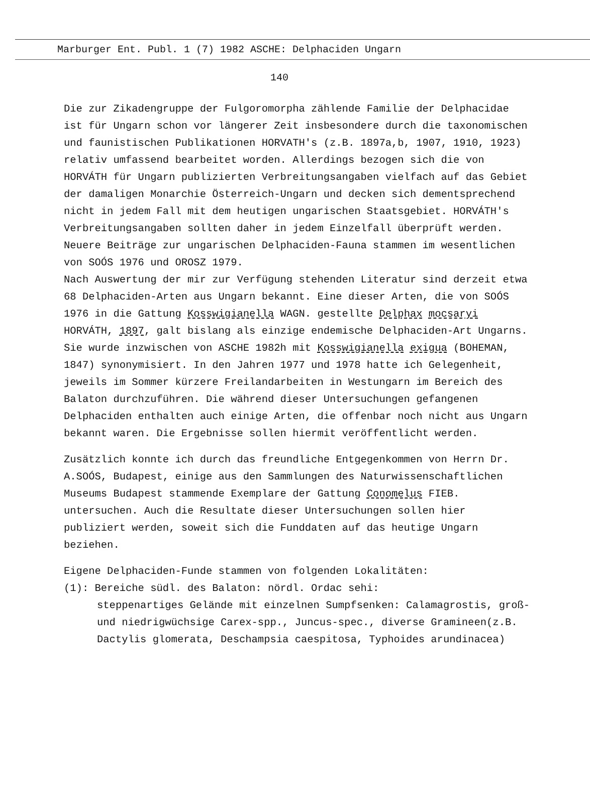Marburger Ent. Publ. 1 (7) 1982 ASCHE: Delphaciden Ungarn
140
Die zur Zikadengruppe der Fulgoromorpha zählende Familie der Delphacidae ist für Ungarn schon vor längerer Zeit insbesondere durch die taxonomischen und faunistischen Publikationen HORVATH's (z.B. 1897a,b, 1907, 1910, 1923) relativ umfassend bearbeitet worden. Allerdings bezogen sich die von HORVÁTH für Ungarn publizierten Verbreitungsangaben vielfach auf das Gebiet der damaligen Monarchie Österreich-Ungarn und decken sich dementsprechend nicht in jedem Fall mit dem heutigen ungarischen Staatsgebiet. HORVÁTH's Verbreitungsangaben sollten daher in jedem Einzelfall überprüft werden.
Neuere Beiträge zur ungarischen Delphaciden-Fauna stammen im wesentlichen von SOÓS 1976 und OROSZ 1979.
Nach Auswertung der mir zur Verfügung stehenden Literatur sind derzeit etwa 68 Delphaciden-Arten aus Ungarn bekannt. Eine dieser Arten, die von SOÓS 1976 in die Gattung Kosswigianella WAGN. gestellte Delphax mocsaryi HORVÁTH, 1897, galt bislang als einzige endemische Delphaciden-Art Ungarns. Sie wurde inzwischen von ASCHE 1982h mit Kosswigianella exigua (BOHEMAN, 1847) synonymisiert. In den Jahren 1977 und 1978 hatte ich Gelegenheit, jeweils im Sommer kürzere Freilandarbeiten in Westungarn im Bereich des Balaton durchzuführen. Die während dieser Untersuchungen gefangenen Delphaciden enthalten auch einige Arten, die offenbar noch nicht aus Ungarn bekannt waren. Die Ergebnisse sollen hiermit veröffentlicht werden.
Zusätzlich konnte ich durch das freundliche Entgegenkommen von Herrn Dr. A.SOÓS, Budapest, einige aus den Sammlungen des Naturwissenschaftlichen Museums Budapest stammende Exemplare der Gattung Conomelus FIEB. untersuchen. Auch die Resultate dieser Untersuchungen sollen hier publiziert werden, soweit sich die Funddaten auf das heutige Ungarn beziehen.
Eigene Delphaciden-Funde stammen von folgenden Lokalitäten:
(1): Bereiche südl. des Balaton: nördl. Ordac sehi:
steppenartiges Gelände mit einzelnen Sumpfsenken: Calamagrostis, groß- und niedrigwüchsige Carex-spp., Juncus-spec., diverse Gramineen(z.B. Dactylis glomerata, Deschampsia caespitosa, Typhoides arundinacea)